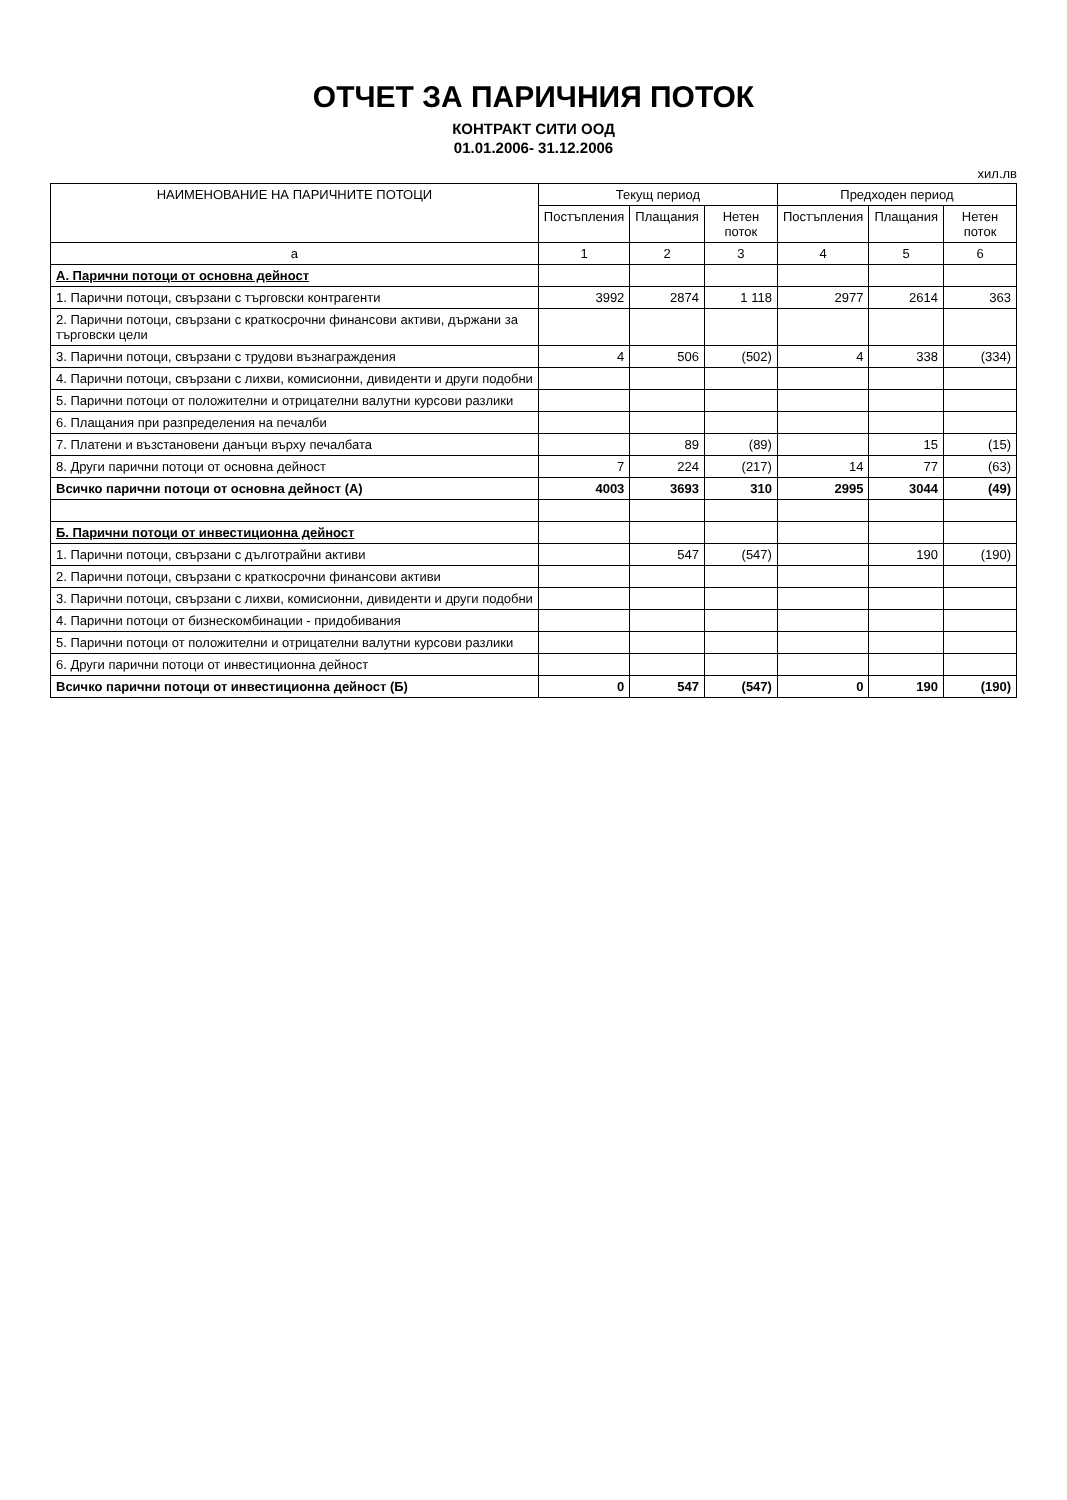ОТЧЕТ ЗА ПАРИЧНИЯ ПОТОК
КОНТРАКТ СИТИ ООД
01.01.2006- 31.12.2006
хил.лв
| НАИМЕНОВАНИЕ НА ПАРИЧНИТЕ ПОТОЦИ | Текущ период | | | Предходен период | | |
| --- | --- | --- | --- | --- | --- | --- |
| | Постъпления | Плащания | Нетен поток | Постъпления | Плащания | Нетен поток |
| а | 1 | 2 | 3 | 4 | 5 | 6 |
| А. Парични потоци от основна дейност | | | | | | |
| 1. Парични потоци, свързани с търговски контрагенти | 3992 | 2874 | 1 118 | 2977 | 2614 | 363 |
| 2. Парични потоци, свързани с краткосрочни финансови активи, държани за търговски цели | | | | | | |
| 3. Парични потоци, свързани с трудови възнаграждения | 4 | 506 | (502) | 4 | 338 | (334) |
| 4. Парични потоци, свързани с лихви, комисионни, дивиденти и други подобни | | | | | | |
| 5. Парични потоци от положителни и отрицателни валутни курсови разлики | | | | | | |
| 6. Плащания при разпределения на печалби | | | | | | |
| 7. Платени и възстановени данъци върху печалбата | | 89 | (89) | | 15 | (15) |
| 8. Други парични потоци от основна дейност | 7 | 224 | (217) | 14 | 77 | (63) |
| Всичко парични потоци от основна дейност (А) | 4003 | 3693 | 310 | 2995 | 3044 | (49) |
| Б. Парични потоци от инвестиционна дейност | | | | | | |
| 1. Парични потоци, свързани с дълготрайни активи | | 547 | (547) | | 190 | (190) |
| 2. Парични потоци, свързани с краткосрочни финансови активи | | | | | | |
| 3. Парични потоци, свързани с лихви, комисионни, дивиденти и други подобни | | | | | | |
| 4. Парични потоци от бизнескомбинации - придобивания | | | | | | |
| 5. Парични потоци от положителни и отрицателни валутни курсови разлики | | | | | | |
| 6. Други парични потоци от инвестиционна дейност | | | | | | |
| Всичко парични потоци от инвестиционна дейност (Б) | 0 | 547 | (547) | 0 | 190 | (190) |